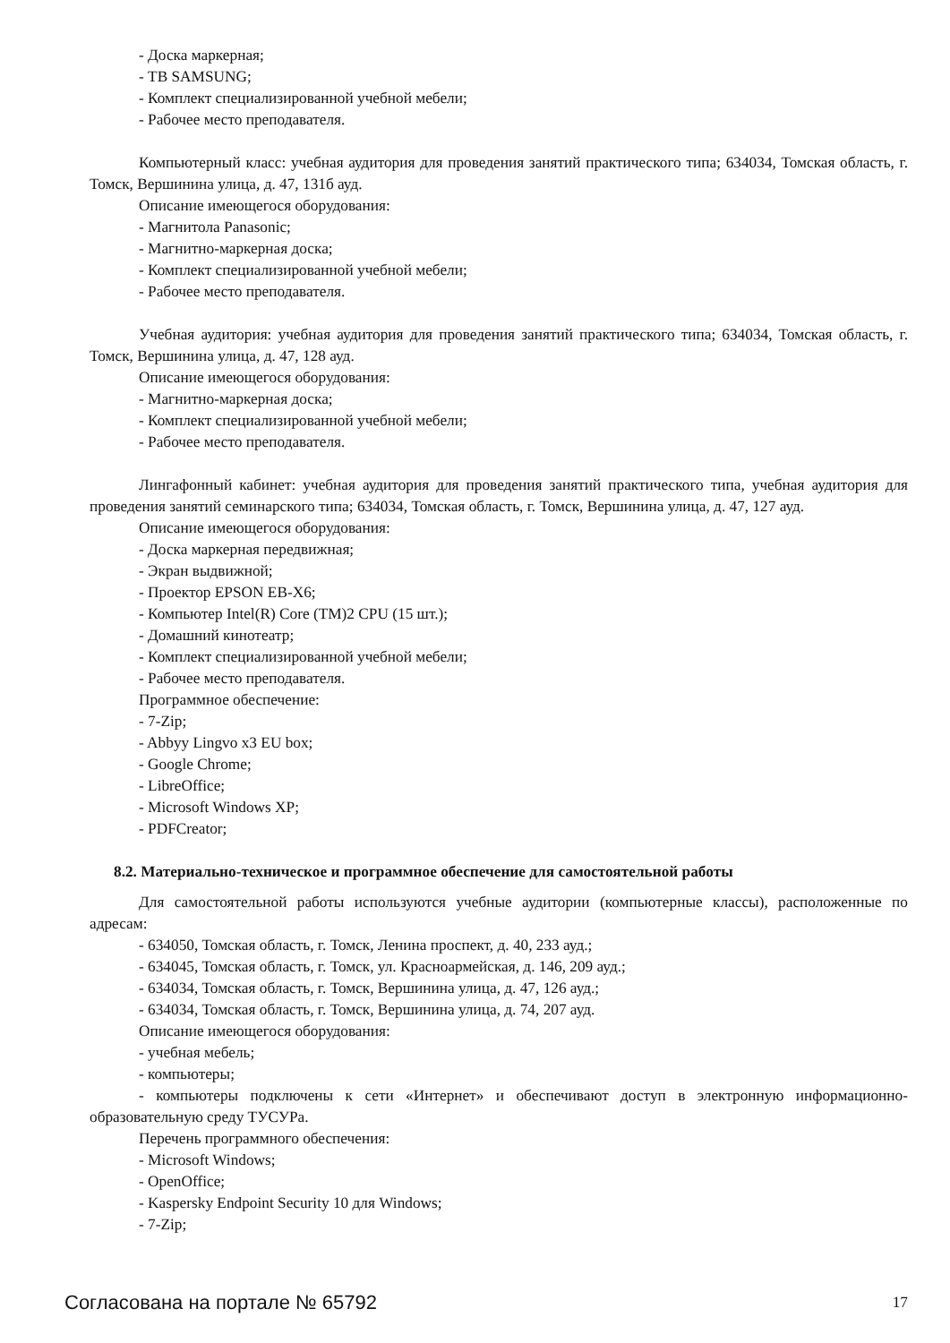- Доска маркерная;
- ТВ SAMSUNG;
- Комплект специализированной учебной мебели;
- Рабочее место преподавателя.
Компьютерный класс: учебная аудитория для проведения занятий практического типа; 634034, Томская область, г. Томск, Вершинина улица, д. 47, 131б ауд.
Описание имеющегося оборудования:
- Магнитола Panasonic;
- Магнитно-маркерная доска;
- Комплект специализированной учебной мебели;
- Рабочее место преподавателя.
Учебная аудитория: учебная аудитория для проведения занятий практического типа; 634034, Томская область, г. Томск, Вершинина улица, д. 47, 128 ауд.
Описание имеющегося оборудования:
- Магнитно-маркерная доска;
- Комплект специализированной учебной мебели;
- Рабочее место преподавателя.
Лингафонный кабинет: учебная аудитория для проведения занятий практического типа, учебная аудитория для проведения занятий семинарского типа; 634034, Томская область, г. Томск, Вершинина улица, д. 47, 127 ауд.
Описание имеющегося оборудования:
- Доска маркерная передвижная;
- Экран выдвижной;
- Проектор EPSON EB-X6;
- Компьютер Intel(R) Core (TM)2 CPU (15 шт.);
- Домашний кинотеатр;
- Комплект специализированной учебной мебели;
- Рабочее место преподавателя.
Программное обеспечение:
- 7-Zip;
- Abbyy Lingvo x3 EU box;
- Google Chrome;
- LibreOffice;
- Microsoft Windows XP;
- PDFCreator;
8.2. Материально-техническое и программное обеспечение для самостоятельной работы
Для самостоятельной работы используются учебные аудитории (компьютерные классы), расположенные по адресам:
- 634050, Томская область, г. Томск, Ленина проспект, д. 40, 233 ауд.;
- 634045, Томская область, г. Томск, ул. Красноармейская, д. 146, 209 ауд.;
- 634034, Томская область, г. Томск, Вершинина улица, д. 47, 126 ауд.;
- 634034, Томская область, г. Томск, Вершинина улица, д. 74, 207 ауд.
Описание имеющегося оборудования:
- учебная мебель;
- компьютеры;
- компьютеры подключены к сети «Интернет» и обеспечивают доступ в электронную информационно-образовательную среду ТУСУРа.
Перечень программного обеспечения:
- Microsoft Windows;
- OpenOffice;
- Kaspersky Endpoint Security 10 для Windows;
- 7-Zip;
Согласована на портале № 65792 17